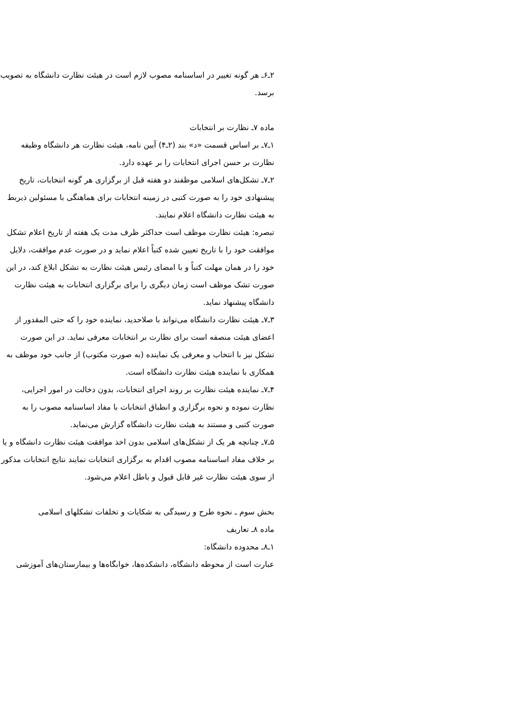۲ـ۶ـ هر گونه تغییر در اساسنامه مصوب لازم است در هیئت نظارت دانشگاه به تصویب برسد.
ماده ۷ـ نظارت بر انتخابات
۱ـ۷ـ بر اساس قسمت «د» بند (۲ـ۴) آیین نامه، هیئت نظارت هر دانشگاه وظیفه نظارت بر حسن اجرای انتخابات را بر عهده دارد.
۲ـ۷ـ تشکل‌های اسلامی موظفند دو هفته قبل از برگزاری هر گونه انتخابات، تاریخ پیشنهادی خود را به صورت کتبی در زمینه انتخابات برای هماهنگی با مسئولین ذیربط به هیئت نظارت دانشگاه اعلام نمایند.
تبصره: هیئت نظارت موظف است حداکثر ظرف مدت یک هفته از تاریخ اعلام تشکل موافقت خود را با تاریخ تعیین شده کتباً اعلام نماید و در صورت عدم موافقت، دلایل خود را در همان مهلت کتباً و با امضای رئیس هیئت نظارت به تشکل ابلاغ کند، در این صورت تشک موظف است زمان دیگری را برای برگزاری انتخابات به هیئت نظارت دانشگاه پیشنهاد نماید.
۳ـ۷ـ هیئت نظارت دانشگاه می‌تواند با صلاحدید، نماینده خود را که حتی المقدور از اعضای هیئت منصفه است برای نظارت بر انتخابات معرفی نماید. در این صورت تشکل نیز با انتخاب و معرفی یک نماینده (به صورت مکتوب) از جانب خود موظف به همکاری با نماینده هیئت نظارت دانشگاه است.
۴ـ۷ـ نماینده هیئت نظارت بر روند اجرای انتخابات، بدون دخالت در امور اجرایی، نظارت نموده و نحوه برگزاری و انطباق انتخابات با مفاد اساسنامه مصوب را به صورت کتبی و مستند به هیئت نظارت دانشگاه گزارش می‌نماید.
۵ـ۷ـ چنانچه هر یک از تشکل‌های اسلامی بدون اخذ موافقت هیئت نظارت دانشگاه و یا بر خلاف مفاد اساسنامه مصوب اقدام به برگزاری انتخابات نمایند نتایج انتخابات مذکور از سوی هیئت نظارت غیر قابل قبول و باطل اعلام می‌شود.
بخش سوم ـ نحوه طرح و رسیدگی به شکایات و تخلفات تشکلهای اسلامی
ماده ۸ـ تعاریف
۱ـ۸ـ محدوده دانشگاه:
عبارت است از محوطه دانشگاه، دانشکده‌ها، خوابگاه‌ها و بیمارستان‌های آموزشی